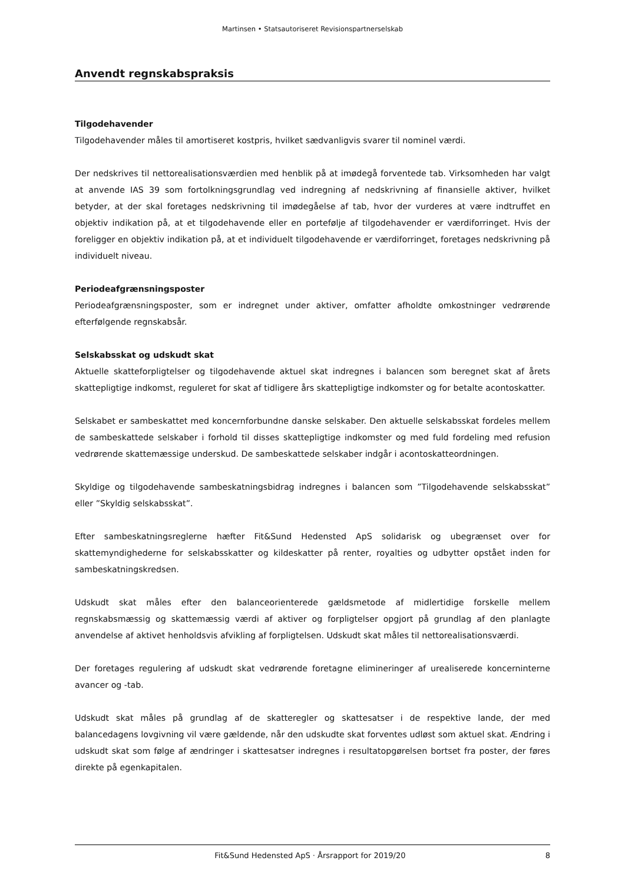Martinsen • Statsautoriseret Revisionspartnerselskab
Anvendt regnskabspraksis
Tilgodehavender
Tilgodehavender måles til amortiseret kostpris, hvilket sædvanligvis svarer til nominel værdi.
Der nedskrives til nettorealisationsværdien med henblik på at imødegå forventede tab. Virksomheden har valgt at anvende IAS 39 som fortolkningsgrundlag ved indregning af nedskrivning af finansielle aktiver, hvilket betyder, at der skal foretages nedskrivning til imødegåelse af tab, hvor der vurderes at være indtruffet en objektiv indikation på, at et tilgodehavende eller en portefølje af tilgodehavender er værdiforringet. Hvis der foreligger en objektiv indikation på, at et individuelt tilgodehavende er værdiforringet, foretages nedskrivning på individuelt niveau.
Periodeafgrænsningsposter
Periodeafgrænsningsposter, som er indregnet under aktiver, omfatter afholdte omkostninger vedrørende efterfølgende regnskabsår.
Selskabsskat og udskudt skat
Aktuelle skatteforpligtelser og tilgodehavende aktuel skat indregnes i balancen som beregnet skat af årets skattepligtige indkomst, reguleret for skat af tidligere års skattepligtige indkomster og for betalte acontoskatter.
Selskabet er sambeskattet med koncernforbundne danske selskaber. Den aktuelle selskabsskat fordeles mellem de sambeskattede selskaber i forhold til disses skattepligtige indkomster og med fuld fordeling med refusion vedrørende skattemæssige underskud. De sambeskattede selskaber indgår i acontoskatteordningen.
Skyldige og tilgodehavende sambeskatningsbidrag indregnes i balancen som ”Tilgodehavende selskabsskat” eller ”Skyldig selskabsskat”.
Efter sambeskatningsreglerne hæfter Fit&Sund Hedensted ApS solidarisk og ubegrænset over for skattemyndighederne for selskabsskatter og kildeskatter på renter, royalties og udbytter opstået inden for sambeskatningskredsen.
Udskudt skat måles efter den balanceorienterede gældsmetode af midlertidige forskelle mellem regnskabsmæssig og skattemæssig værdi af aktiver og forpligtelser opgjort på grundlag af den planlagte anvendelse af aktivet henholdsvis afvikling af forpligtelsen. Udskudt skat måles til nettorealisationsværdi.
Der foretages regulering af udskudt skat vedrørende foretagne elimineringer af urealiserede koncerninterne avancer og -tab.
Udskudt skat måles på grundlag af de skatteregler og skattesatser i de respektive lande, der med balancedagens lovgivning vil være gældende, når den udskudte skat forventes udløst som aktuel skat. Ændring i udskudt skat som følge af ændringer i skattesatser indregnes i resultatopgørelsen bortset fra poster, der føres direkte på egenkapitalen.
Fit&Sund Hedensted ApS · Årsrapport for 2019/20 8